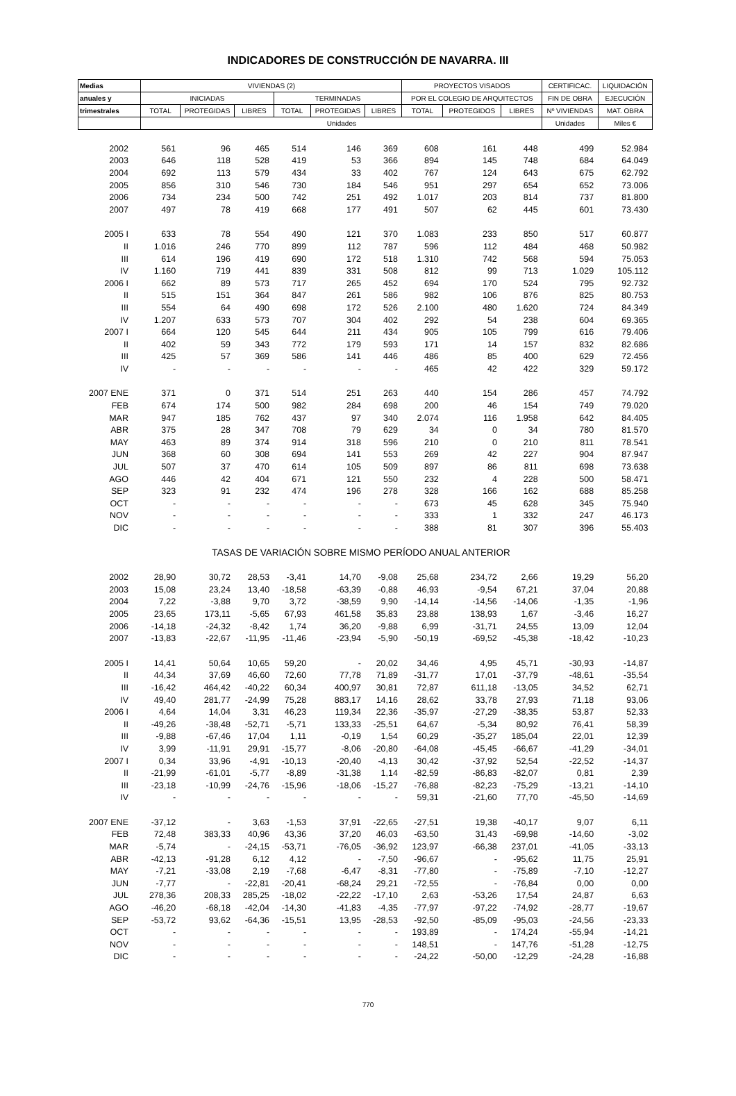INDICADORES DE CONSTRUCCIÓN DE NAVARRA. III
| Medias | VIVIENDAS (2) | | | | | | PROYECTOS VISADOS | | | CERTIFICAC. | LIQUIDACIÓN |
| --- | --- | --- | --- | --- | --- | --- | --- | --- | --- | --- | --- |
| anuales y | INICIADAS | | | TERMINADAS | | | POR EL COLEGIO DE ARQUITECTOS | | | FIN DE OBRA | EJECUCIÓN |
| trimestrales | TOTAL | PROTEGIDAS | LIBRES | TOTAL | PROTEGIDAS | LIBRES | TOTAL | PROTEGIDOS | LIBRES | Nº VIVIENDAS | MAT. OBRA |
| | Unidades | | | | | | | | | Unidades | Miles € |
| 2002 | 561 | 96 | 465 | 514 | 146 | 369 | 608 | 161 | 448 | 499 | 52.984 |
| 2003 | 646 | 118 | 528 | 419 | 53 | 366 | 894 | 145 | 748 | 684 | 64.049 |
| 2004 | 692 | 113 | 579 | 434 | 33 | 402 | 767 | 124 | 643 | 675 | 62.792 |
| 2005 | 856 | 310 | 546 | 730 | 184 | 546 | 951 | 297 | 654 | 652 | 73.006 |
| 2006 | 734 | 234 | 500 | 742 | 251 | 492 | 1.017 | 203 | 814 | 737 | 81.800 |
| 2007 | 497 | 78 | 419 | 668 | 177 | 491 | 507 | 62 | 445 | 601 | 73.430 |
| 2005 I | 633 | 78 | 554 | 490 | 121 | 370 | 1.083 | 233 | 850 | 517 | 60.877 |
| II | 1.016 | 246 | 770 | 899 | 112 | 787 | 596 | 112 | 484 | 468 | 50.982 |
| III | 614 | 196 | 419 | 690 | 172 | 518 | 1.310 | 742 | 568 | 594 | 75.053 |
| IV | 1.160 | 719 | 441 | 839 | 331 | 508 | 812 | 99 | 713 | 1.029 | 105.112 |
| 2006 I | 662 | 89 | 573 | 717 | 265 | 452 | 694 | 170 | 524 | 795 | 92.732 |
| II | 515 | 151 | 364 | 847 | 261 | 586 | 982 | 106 | 876 | 825 | 80.753 |
| III | 554 | 64 | 490 | 698 | 172 | 526 | 2.100 | 480 | 1.620 | 724 | 84.349 |
| IV | 1.207 | 633 | 573 | 707 | 304 | 402 | 292 | 54 | 238 | 604 | 69.365 |
| 2007 I | 664 | 120 | 545 | 644 | 211 | 434 | 905 | 105 | 799 | 616 | 79.406 |
| II | 402 | 59 | 343 | 772 | 179 | 593 | 171 | 14 | 157 | 832 | 82.686 |
| III | 425 | 57 | 369 | 586 | 141 | 446 | 486 | 85 | 400 | 629 | 72.456 |
| IV | - | - | - | - | - | - | 465 | 42 | 422 | 329 | 59.172 |
| 2007 ENE | 371 | 0 | 371 | 514 | 251 | 263 | 440 | 154 | 286 | 457 | 74.792 |
| FEB | 674 | 174 | 500 | 982 | 284 | 698 | 200 | 46 | 154 | 749 | 79.020 |
| MAR | 947 | 185 | 762 | 437 | 97 | 340 | 2.074 | 116 | 1.958 | 642 | 84.405 |
| ABR | 375 | 28 | 347 | 708 | 79 | 629 | 34 | 0 | 34 | 780 | 81.570 |
| MAY | 463 | 89 | 374 | 914 | 318 | 596 | 210 | 0 | 210 | 811 | 78.541 |
| JUN | 368 | 60 | 308 | 694 | 141 | 553 | 269 | 42 | 227 | 904 | 87.947 |
| JUL | 507 | 37 | 470 | 614 | 105 | 509 | 897 | 86 | 811 | 698 | 73.638 |
| AGO | 446 | 42 | 404 | 671 | 121 | 550 | 232 | 4 | 228 | 500 | 58.471 |
| SEP | 323 | 91 | 232 | 474 | 196 | 278 | 328 | 166 | 162 | 688 | 85.258 |
| OCT | - | - | - | - | - | - | 673 | 45 | 628 | 345 | 75.940 |
| NOV | - | - | - | - | - | - | 333 | 1 | 332 | 247 | 46.173 |
| DIC | - | - | - | - | - | - | 388 | 81 | 307 | 396 | 55.403 |
| TASAS DE VARIACIÓN SOBRE MISMO PERÍODO ANUAL ANTERIOR | | | | | | | | | | | |
| 2002 | 28,90 | 30,72 | 28,53 | -3,41 | 14,70 | -9,08 | 25,68 | 234,72 | 2,66 | 19,29 | 56,20 |
| 2003 | 15,08 | 23,24 | 13,40 | -18,58 | -63,39 | -0,88 | 46,93 | -9,54 | 67,21 | 37,04 | 20,88 |
| 2004 | 7,22 | -3,88 | 9,70 | 3,72 | -38,59 | 9,90 | -14,14 | -14,56 | -14,06 | -1,35 | -1,96 |
| 2005 | 23,65 | 173,11 | -5,65 | 67,93 | 461,58 | 35,83 | 23,88 | 138,93 | 1,67 | -3,46 | 16,27 |
| 2006 | -14,18 | -24,32 | -8,42 | 1,74 | 36,20 | -9,88 | 6,99 | -31,71 | 24,55 | 13,09 | 12,04 |
| 2007 | -13,83 | -22,67 | -11,95 | -11,46 | -23,94 | -5,90 | -50,19 | -69,52 | -45,38 | -18,42 | -10,23 |
| 2005 I | 14,41 | 50,64 | 10,65 | 59,20 | - | 20,02 | 34,46 | 4,95 | 45,71 | -30,93 | -14,87 |
| II | 44,34 | 37,69 | 46,60 | 72,60 | 77,78 | 71,89 | -31,77 | 17,01 | -37,79 | -48,61 | -35,54 |
| III | -16,42 | 464,42 | -40,22 | 60,34 | 400,97 | 30,81 | 72,87 | 611,18 | -13,05 | 34,52 | 62,71 |
| IV | 49,40 | 281,77 | -24,99 | 75,28 | 883,17 | 14,16 | 28,62 | 33,78 | 27,93 | 71,18 | 93,06 |
| 2006 I | 4,64 | 14,04 | 3,31 | 46,23 | 119,34 | 22,36 | -35,97 | -27,29 | -38,35 | 53,87 | 52,33 |
| II | -49,26 | -38,48 | -52,71 | -5,71 | 133,33 | -25,51 | 64,67 | -5,34 | 80,92 | 76,41 | 58,39 |
| III | -9,88 | -67,46 | 17,04 | 1,11 | -0,19 | 1,54 | 60,29 | -35,27 | 185,04 | 22,01 | 12,39 |
| IV | 3,99 | -11,91 | 29,91 | -15,77 | -8,06 | -20,80 | -64,08 | -45,45 | -66,67 | -41,29 | -34,01 |
| 2007 I | 0,34 | 33,96 | -4,91 | -10,13 | -20,40 | -4,13 | 30,42 | -37,92 | 52,54 | -22,52 | -14,37 |
| II | -21,99 | -61,01 | -5,77 | -8,89 | -31,38 | 1,14 | -82,59 | -86,83 | -82,07 | 0,81 | 2,39 |
| III | -23,18 | -10,99 | -24,76 | -15,96 | -18,06 | -15,27 | -76,88 | -82,23 | -75,29 | -13,21 | -14,10 |
| IV | - | - | - | - | - | - | 59,31 | -21,60 | 77,70 | -45,50 | -14,69 |
| 2007 ENE | -37,12 | - | 3,63 | -1,53 | 37,91 | -22,65 | -27,51 | 19,38 | -40,17 | 9,07 | 6,11 |
| FEB | 72,48 | 383,33 | 40,96 | 43,36 | 37,20 | 46,03 | -63,50 | 31,43 | -69,98 | -14,60 | -3,02 |
| MAR | -5,74 | - | -24,15 | -53,71 | -76,05 | -36,92 | 123,97 | -66,38 | 237,01 | -41,05 | -33,13 |
| ABR | -42,13 | -91,28 | 6,12 | 4,12 | - | -7,50 | -96,67 | - | -95,62 | 11,75 | 25,91 |
| MAY | -7,21 | -33,08 | 2,19 | -7,68 | -6,47 | -8,31 | -77,80 | - | -75,89 | -7,10 | -12,27 |
| JUN | -7,77 | - | -22,81 | -20,41 | -68,24 | 29,21 | -72,55 | - | -76,84 | 0,00 | 0,00 |
| JUL | 278,36 | 208,33 | 285,25 | -18,02 | -22,22 | -17,10 | 2,63 | -53,26 | 17,54 | 24,87 | 6,63 |
| AGO | -46,20 | -68,18 | -42,04 | -14,30 | -41,83 | -4,35 | -77,97 | -97,22 | -74,92 | -28,77 | -19,67 |
| SEP | -53,72 | 93,62 | -64,36 | -15,51 | 13,95 | -28,53 | -92,50 | -85,09 | -95,03 | -24,56 | -23,33 |
| OCT | - | - | - | - | - | - | 193,89 | - | 174,24 | -55,94 | -14,21 |
| NOV | - | - | - | - | - | - | 148,51 | - | 147,76 | -51,28 | -12,75 |
| DIC | - | - | - | - | - | - | -24,22 | -50,00 | -12,29 | -24,28 | -16,88 |
770